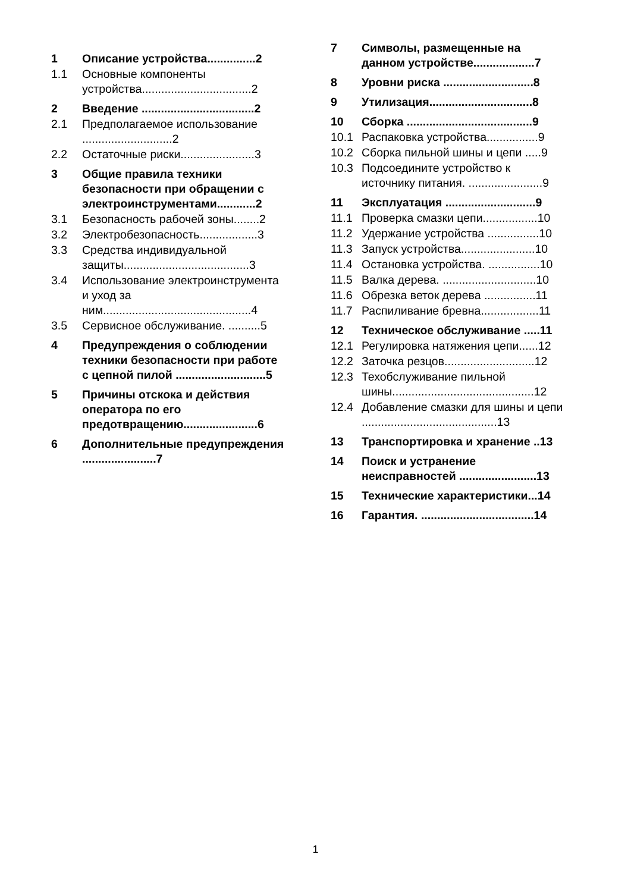1 Описание устройства...............2
1.1 Основные компоненты устройства..................................2
2 Введение ...................................2
2.1 Предполагаемое использование ............................2
2.2 Остаточные риски.......................3
3 Общие правила техники безопасности при обращении с электроинструментами............2
3.1 Безопасность рабочей зоны........2
3.2 Электробезопасность..................3
3.3 Средства индивидуальной защиты.......................................3
3.4 Использование электроинструмента и уход за ним..............................................4
3.5 Сервисное обслуживание. ..........5
4 Предупреждения о соблюдении техники безопасности при работе с цепной пилой ............................5
5 Причины отскока и действия оператора по его предотвращению.......................6
6 Дополнительные предупреждения .......................7
7 Символы, размещенные на данном устройстве...................7
8 Уровни риска ............................8
9 Утилизация................................8
10 Сборка .......................................9
10.1 Распаковка устройства................9
10.2 Сборка пильной шины и цепи .....9
10.3 Подсоедините устройство к источнику питания. .......................9
11 Эксплуатация ............................9
11.1 Проверка смазки цепи.................10
11.2 Удержание устройства ................10
11.3 Запуск устройства.......................10
11.4 Остановка устройства. ................10
11.5 Валка дерева. .............................10
11.6 Обрезка веток дерева ................11
11.7 Распиливание бревна..................11
12 Техническое обслуживание .....11
12.1 Регулировка натяжения цепи......12
12.2 Заточка резцов............................12
12.3 Техобслуживание пильной шины............................................12
12.4 Добавление смазки для шины и цепи ..........................................13
13 Транспортировка и хранение ..13
14 Поиск и устранение неисправностей ........................13
15 Технические характеристики...14
16 Гарантия. ...................................14
1